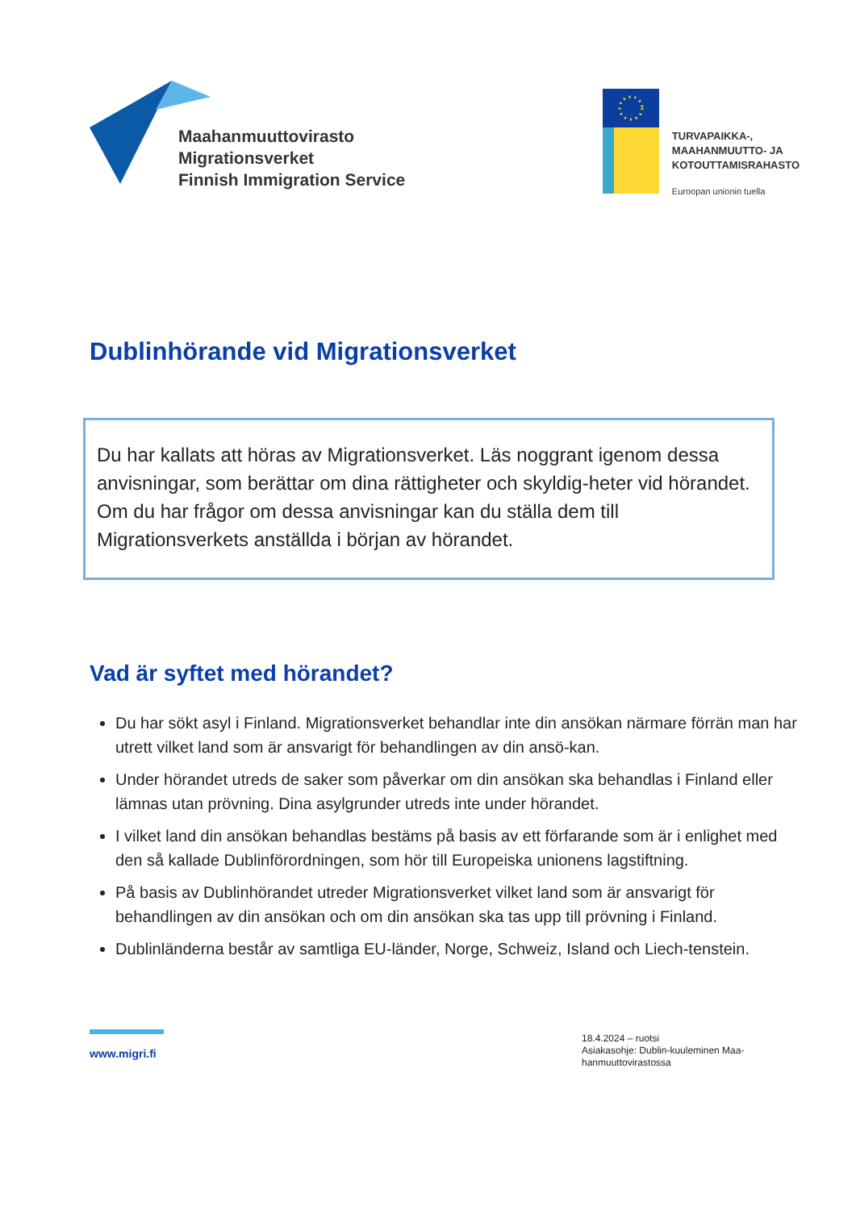Maahanmuuttovirasto
Migrationsverket
Finnish Immigration Service
TURVAPAIKKA-,
MAAHANMUUTTO- JA
KOTOUTTAMISRAHASTO
Euroopan unionin tuella
Dublinhörande vid Migrationsverket
Du har kallats att höras av Migrationsverket. Läs noggrant igenom dessa anvisningar, som berättar om dina rättigheter och skyldig-heter vid hörandet. Om du har frågor om dessa anvisningar kan du ställa dem till Migrationsverkets anställda i början av hörandet.
Vad är syftet med hörandet?
Du har sökt asyl i Finland. Migrationsverket behandlar inte din ansökan närmare förrän man har utrett vilket land som är ansvarigt för behandlingen av din ansö-kan.
Under hörandet utreds de saker som påverkar om din ansökan ska behandlas i Finland eller lämnas utan prövning. Dina asylgrunder utreds inte under hörandet.
I vilket land din ansökan behandlas bestäms på basis av ett förfarande som är i enlighet med den så kallade Dublinförordningen, som hör till Europeiska unionens lagstiftning.
På basis av Dublinhörandet utreder Migrationsverket vilket land som är ansvarigt för behandlingen av din ansökan och om din ansökan ska tas upp till prövning i Finland.
Dublinländerna består av samtliga EU-länder, Norge, Schweiz, Island och Liech-tenstein.
www.migri.fi
18.4.2024 – ruotsi
Asiakasohje: Dublin-kuuleminen Maa-hanmuuttovirastossa